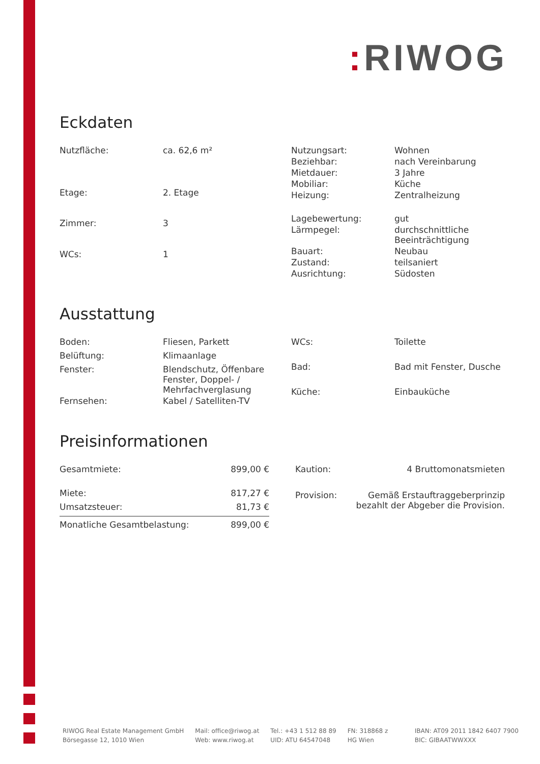: RIWOG
Eckdaten
| Nutzfläche: | ca. 62,6 m² |
| Etage: | 2. Etage |
| Zimmer: | 3 |
| WCs: | 1 |
| Nutzungsart: | Wohnen |
| Beziehbar: | nach Vereinbarung |
| Mietdauer: | 3 Jahre |
| Mobiliar: | Küche |
| Heizung: | Zentralheizung |
| Lagebewertung: | gut |
| Lärmpegel: | durchschnittliche Beeinträchtigung |
| Bauart: | Neubau |
| Zustand: | teilsaniert |
| Ausrichtung: | Südosten |
Ausstattung
| Boden: | Fliesen, Parkett |
| Belüftung: | Klimaanlage |
| Fenster: | Blendschutz, Öffenbare Fenster, Doppel- / Mehrfachverglasung |
| Fernsehen: | Kabel / Satelliten-TV |
| WCs: | Toilette |
| Bad: | Bad mit Fenster, Dusche |
| Küche: | Einbauküche |
Preisinformationen
| Gesamtmiete: | 899,00 € |
| Miete: | 817,27 € |
| Umsatzsteuer: | 81,73 € |
| Monatliche Gesamtbelastung: | 899,00 € |
| Kaution: | 4 Bruttomonatsmieten |
| Provision: | Gemäß Erstauftraggeberprinzip bezahlt der Abgeber die Provision. |
RIWOG Real Estate Management GmbH
Börsegasse 12, 1010 Wien
Mail: office@riwog.at
Web: www.riwog.at
Tel.: +43 1 512 88 89
UID: ATU 64547048
FN: 318868 z
HG Wien
IBAN: AT09 2011 1842 6407 7900
BIC: GIBAATWWXXX